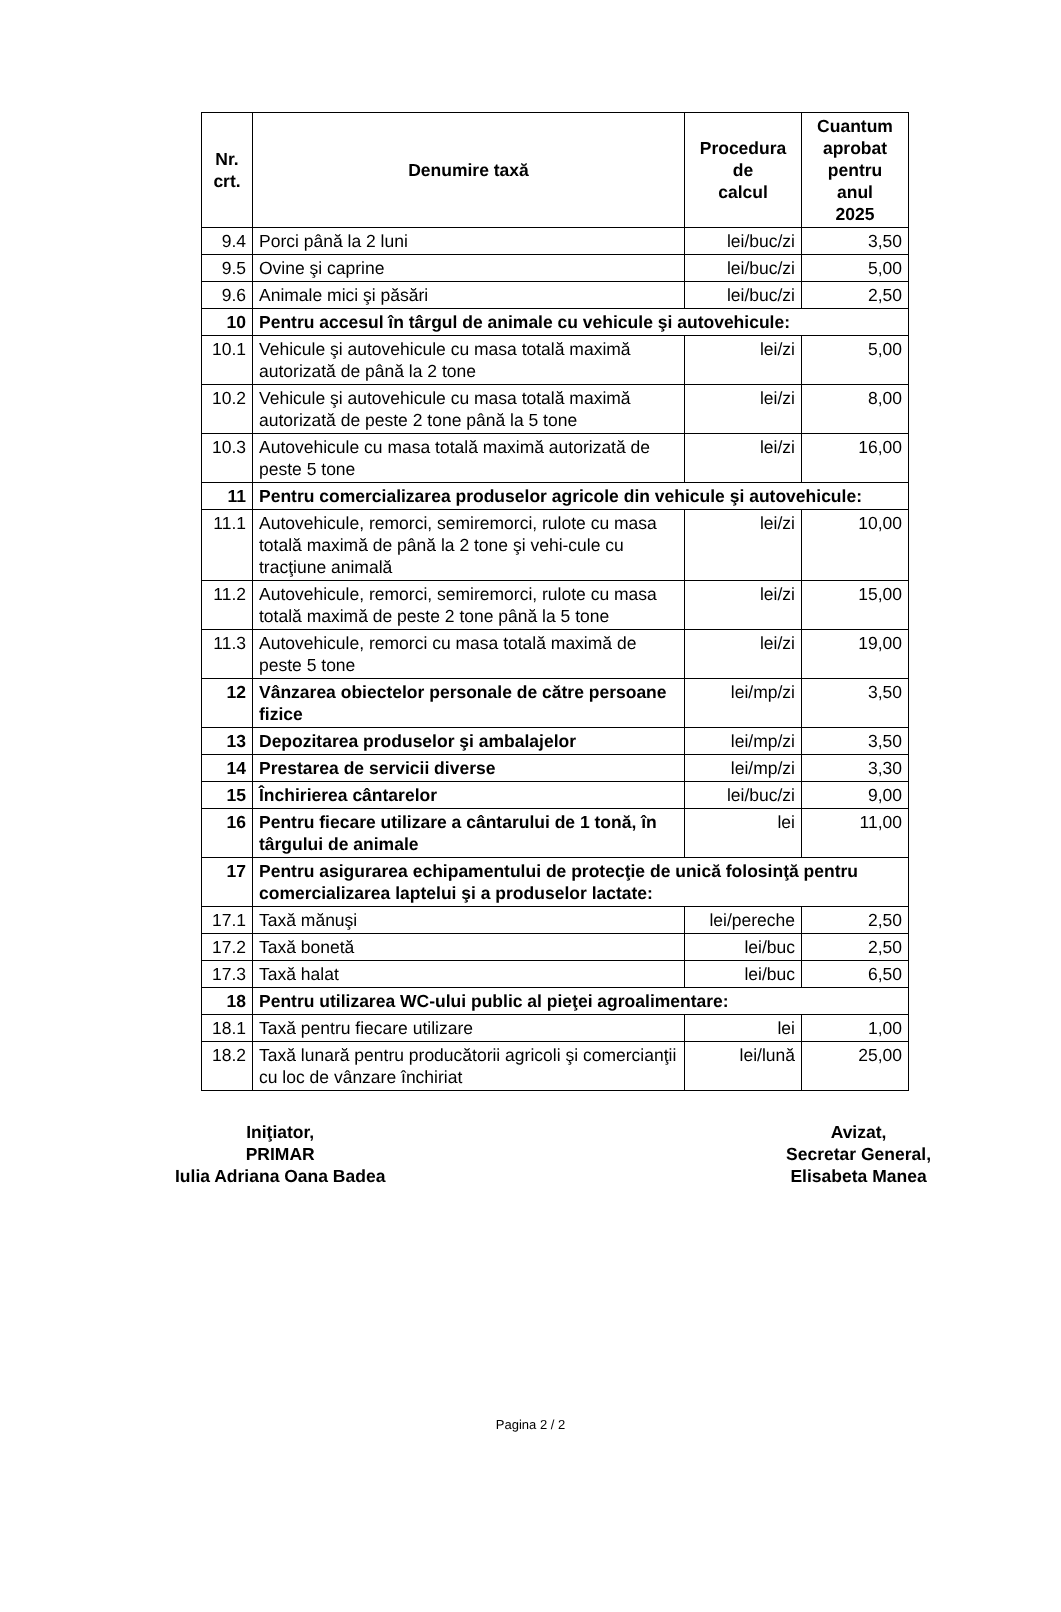| Nr. crt. | Denumire taxă | Procedura de calcul | Cuantum aprobat pentru anul 2025 |
| --- | --- | --- | --- |
| 9.4 | Porci până la 2 luni | lei/buc/zi | 3,50 |
| 9.5 | Ovine şi caprine | lei/buc/zi | 5,00 |
| 9.6 | Animale mici şi păsări | lei/buc/zi | 2,50 |
| 10 | Pentru accesul în târgul de animale cu vehicule şi autovehicule: | | |
| 10.1 | Vehicule şi autovehicule cu masa totală maximă autorizată de până la 2 tone | lei/zi | 5,00 |
| 10.2 | Vehicule şi autovehicule cu masa totală maximă autorizată de peste 2 tone până la 5 tone | lei/zi | 8,00 |
| 10.3 | Autovehicule cu masa totală maximă autorizată de peste 5 tone | lei/zi | 16,00 |
| 11 | Pentru comercializarea produselor agricole din vehicule şi autovehicule: | | |
| 11.1 | Autovehicule, remorci, semiremorci, rulote cu masa totală maximă de până la 2 tone şi vehi-cule cu tracţiune animală | lei/zi | 10,00 |
| 11.2 | Autovehicule, remorci, semiremorci, rulote cu masa totală maximă de peste 2 tone până la 5 tone | lei/zi | 15,00 |
| 11.3 | Autovehicule, remorci cu masa totală maximă de peste 5 tone | lei/zi | 19,00 |
| 12 | Vânzarea obiectelor personale de către persoane fizice | lei/mp/zi | 3,50 |
| 13 | Depozitarea produselor şi ambalajelor | lei/mp/zi | 3,50 |
| 14 | Prestarea de servicii diverse | lei/mp/zi | 3,30 |
| 15 | Închirierea cântarelor | lei/buc/zi | 9,00 |
| 16 | Pentru fiecare utilizare a cântarului de 1 tonă, în târgului de animale | lei | 11,00 |
| 17 | Pentru asigurarea echipamentului de protecţie de unică folosinţă pentru comercializarea laptelui şi a produselor lactate: | | |
| 17.1 | Taxă mănuşi | lei/pereche | 2,50 |
| 17.2 | Taxă bonetă | lei/buc | 2,50 |
| 17.3 | Taxă halat | lei/buc | 6,50 |
| 18 | Pentru utilizarea WC-ului public al pieţei agroalimentare: | | |
| 18.1 | Taxă pentru fiecare utilizare | lei | 1,00 |
| 18.2 | Taxă lunară pentru producătorii agricoli şi comercianţii cu loc de vânzare închiriat | lei/lună | 25,00 |
Iniţiator,
PRIMAR
Iulia Adriana Oana Badea
Avizat,
Secretar General,
Elisabeta Manea
Pagina 2 / 2